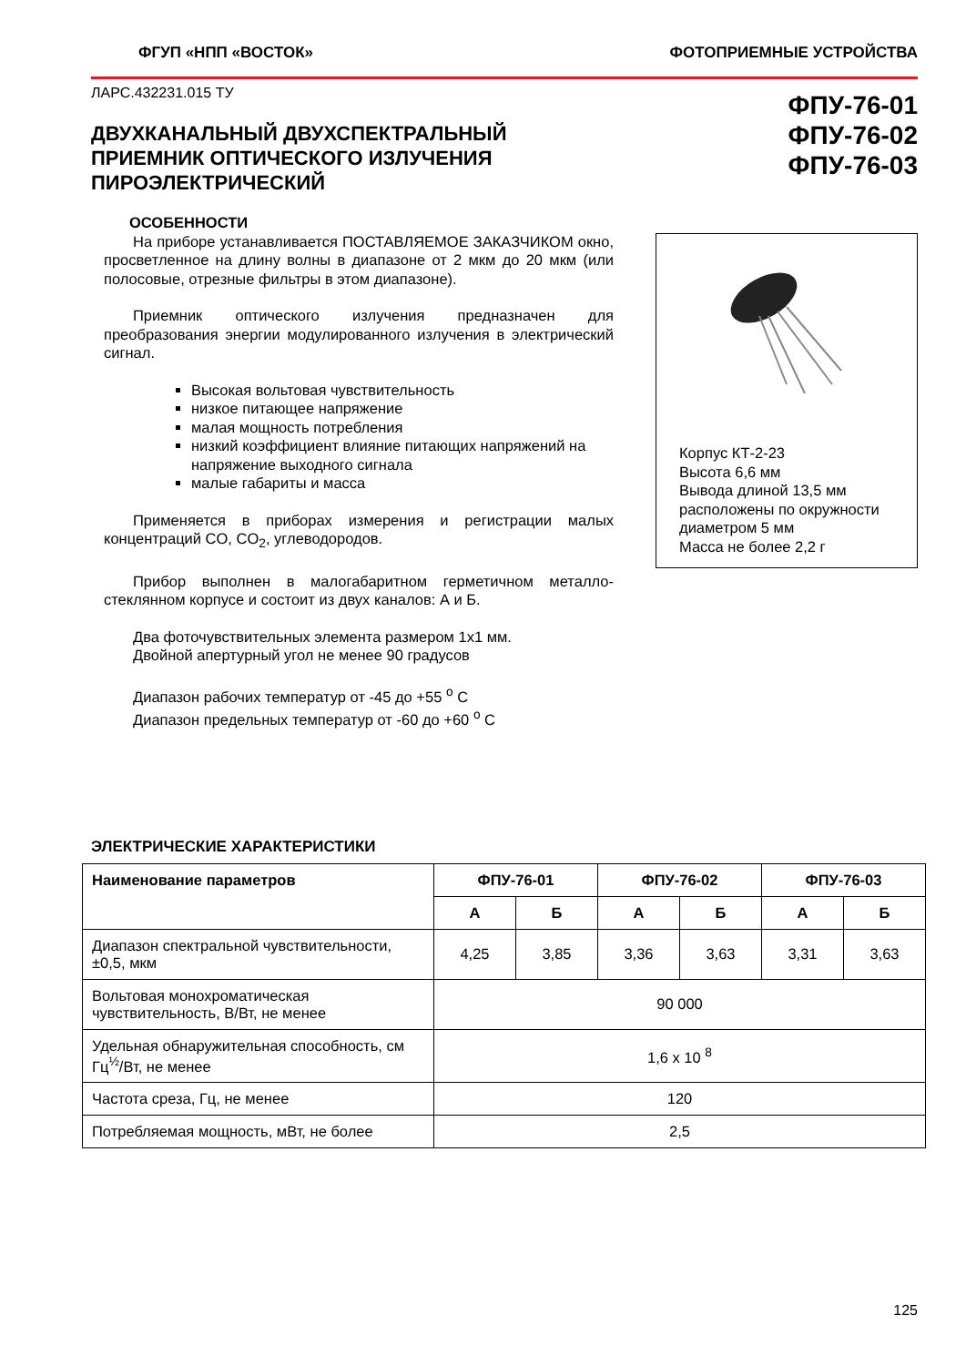ФГУП «НПП «ВОСТОК» ФОТОПРИЕМНЫЕ УСТРОЙСТВА
ЛАРС.432231.015 ТУ
ДВУХКАНАЛЬНЫЙ ДВУХСПЕКТРАЛЬНЫЙ
ПРИЕМНИК ОПТИЧЕСКОГО ИЗЛУЧЕНИЯ
ПИРОЭЛЕКТРИЧЕСКИЙ
ФПУ-76-01
ФПУ-76-02
ФПУ-76-03
ОСОБЕННОСТИ
На приборе устанавливается ПОСТАВЛЯЕМОЕ ЗАКАЗЧИКОМ окно, просветленное на длину волны в диапазоне от 2 мкм до 20 мкм (или полосовые, отрезные фильтры в этом диапазоне).
Приемник оптического излучения предназначен для преобразования энергии модулированного излучения в электрический сигнал.
Высокая вольтовая чувствительность
низкое питающее напряжение
малая мощность потребления
низкий коэффициент влияние питающих напряжений на напряжение выходного сигнала
малые габариты и масса
Применяется в приборах измерения и регистрации малых концентраций CO, CO<sub>2</sub>, углеводородов.
Прибор выполнен в малогабаритном герметичном металло-стеклянном корпусе и состоит из двух каналов: А и Б.
Два фоточувствительных элемента размером 1х1 мм.
Двойной апертурный угол не менее 90 градусов
Диапазон рабочих температур от -45 до +55 <sup>o</sup> C
Диапазон предельных температур от -60 до +60 <sup>o</sup> C
Корпус КТ-2-23
Высота 6,6 мм
Вывода длиной 13,5 мм расположены по окружности диаметром 5 мм
Масса не более 2,2 г
ЭЛЕКТРИЧЕСКИЕ ХАРАКТЕРИСТИКИ
| Наименование параметров | ФПУ-76-01 | | ФПУ-76-02 | | ФПУ-76-03 | |
| --- | --- | --- | --- | --- | --- | --- |
| | А | Б | А | Б | А | Б |
| Диапазон спектральной чувствительности, ±0,5, мкм | 4,25 | 3,85 | 3,36 | 3,63 | 3,31 | 3,63 |
| Вольтовая монохроматическая чувствительность, В/Вт, не менее | 90 000 | | | | | |
| Удельная обнаружительная способность, см Гц<sup>½</sup>/Вт, не менее | 1,6 х 10 <sup>8</sup> | | | | | |
| Частота среза, Гц, не менее | 120 | | | | | |
| Потребляемая мощность, мВт, не более | 2,5 | | | | | |
125